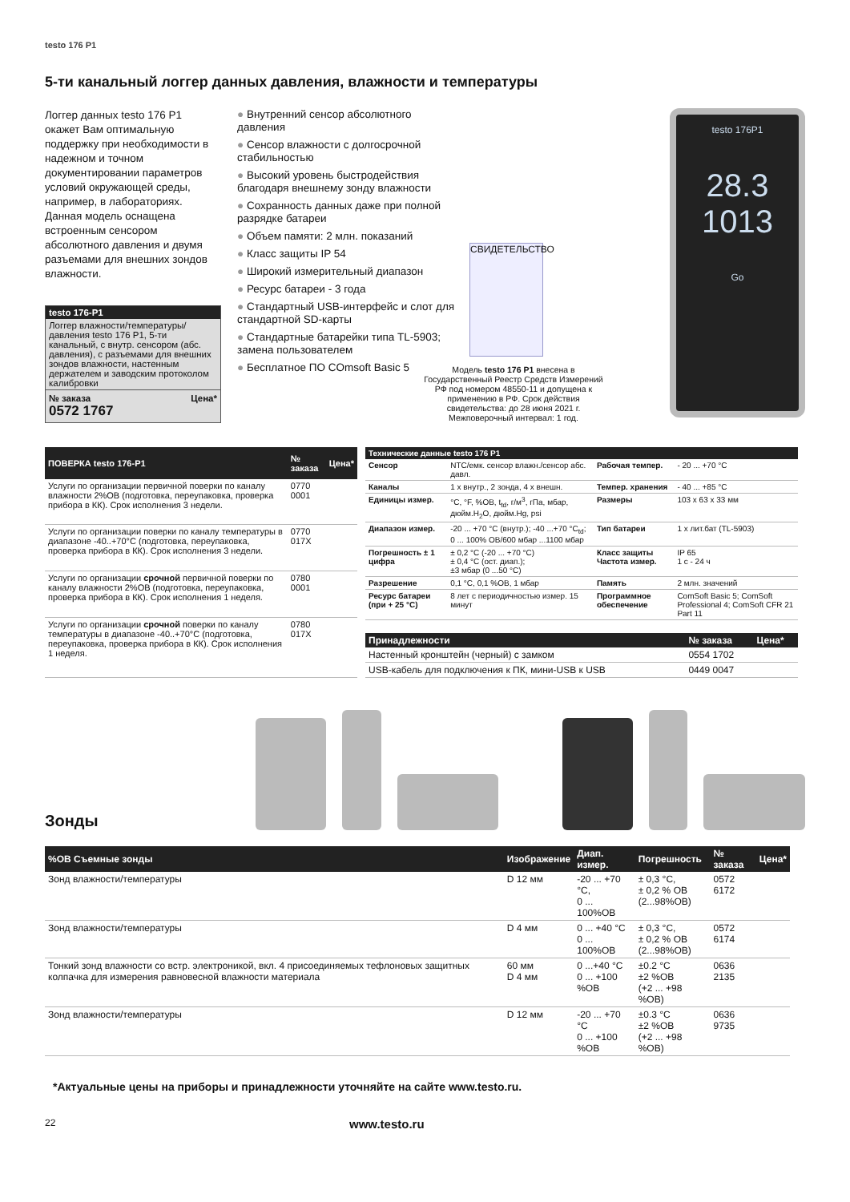testo 176 P1
5-ти канальный логгер данных давления, влажности и температуры
Логгер данных testo 176 P1 окажет Вам оптимальную поддержку при необходимости в надежном и точном документировании параметров условий окружающей среды, например, в лабораториях. Данная модель оснащена встроенным сенсором абсолютного давления и двумя разъемами для внешних зондов влажности.
testo 176-P1
Логгер влажности/температуры/ давления testo 176 P1, 5-ти канальный, с внутр. сенсором (абс. давления), с разъемами для внешних зондов влажности, настенным держателем и заводским протоколом калибровки
№ заказа Цена*
0572 1767
Внутренний сенсор абсолютного давления
Сенсор влажности с долгосрочной стабильностью
Высокий уровень быстродействия благодаря внешнему зонду влажности
Сохранность данных даже при полной разрядке батареи
Объем памяти: 2 млн. показаний
Класс защиты IP 54
Широкий измерительный диапазон
Ресурс батареи - 3 года
Стандартный USB-интерфейс и слот для стандартной SD-карты
Стандартные батарейки типа TL-5903; замена пользователем
Бесплатное ПО COmsoft Basic 5
СВИДЕТЕЛЬСТВО
Модель testo 176 P1 внесена в Государственный Реестр Средств Измерений РФ под номером 48550-11 и допущена к применению в РФ. Срок действия свидетельства: до 28 июня 2021 г. Межповерочный интервал: 1 год.
testo 176P1
28.3
1013
Go
| ПОВЕРКА testo 176-P1 | № заказа | Цена* |
| --- | --- | --- |
| Услуги по организации первичной поверки по каналу влажности 2%ОВ (подготовка, переупаковка, проверка прибора в КК). Срок исполнения 3 недели. | 0770 0001 | |
| Услуги по организации поверки по каналу температуры в диапазоне -40..+70°С (подготовка, переупаковка, проверка прибора в КК). Срок исполнения 3 недели. | 0770 017X | |
| Услуги по организации срочной первичной поверки по каналу влажности 2%ОВ (подготовка, переупаковка, проверка прибора в КК). Срок исполнения 1 неделя. | 0780 0001 | |
| Услуги по организации срочной поверки по каналу температуры в диапазоне -40..+70°С (подготовка, переупаковка, проверка прибора в КК). Срок исполнения 1 неделя. | 0780 017X | |
| Технические данные testo 176 P1 | | | |
| --- | --- | --- | --- |
| Сенсор | NTC/емк. сенсор влажн./сенсор абс. давл. | Рабочая темпер. | - 20 ... +70 °C |
| Каналы | 1 x внутр., 2 зонда, 4 x внешн. | Темпер. хранения | - 40 ... +85 °C |
| Единицы измер. | °C, °F, %ОВ, t<sub>td</sub>, г/м<sup>3</sup>, гПа, мбар, дюйм.H<sub>2</sub>O, дюйм.Hg, psi | Размеры | 103 x 63 x 33 мм |
| Диапазон измер. | -20 ... +70 °C (внутр.); -40 ...+70 °C<sub>td</sub>; 0 ... 100% ОВ/600 мбар ...1100 мбар | Тип батареи | 1 x лит.бат (TL-5903) |
| Погрешность ± 1 цифра | ± 0,2 °C (-20 ... +70 °C) ± 0,4 °C (ост. диап.); ±3 мбар (0 ...50 °C) | Класс защиты Частота измер. | IP 65 1 с - 24 ч |
| Разрешение | 0,1 °C, 0,1 %ОВ, 1 мбар | Память | 2 млн. значений |
| Ресурс батареи (при + 25 °C) | 8 лет с периодичностью измер. 15 минут | Программное обеспечение | ComSoft Basic 5; ComSoft Professional 4; ComSoft CFR 21 Part 11 |
| Принадлежности | № заказа | Цена* |
| --- | --- | --- |
| Настенный кронштейн (черный) с замком | 0554 1702 | |
| USB-кабель для подключения к ПК, мини-USB к USB | 0449 0047 | |
Зонды
| %ОВ Съемные зонды | Изображение | Диап. измер. | Погрешность | № заказа | Цена* |
| --- | --- | --- | --- | --- | --- |
| Зонд влажности/температуры | D 12 мм | -20 ... +70 °C, 0 ... 100%ОВ | ± 0,3 °C, ± 0,2 % ОВ (2...98%ОВ) | 0572 6172 | |
| Зонд влажности/температуры | D 4 мм | 0 ... +40 °C 0 ... 100%ОВ | ± 0,3 °C, ± 0,2 % ОВ (2...98%ОВ) | 0572 6174 | |
| Тонкий зонд влажности со встр. электроникой, вкл. 4 присоединяемых тефлоновых защитных колпачка для измерения равновесной влажности материала | 60 мм D 4 мм | 0 ...+40 °C 0 ... +100 %ОВ | ±0.2 °C ±2 %ОВ (+2 ... +98 %ОВ) | 0636 2135 | |
| Зонд влажности/температуры | D 12 мм | -20 ... +70 °C 0 ... +100 %ОВ | ±0.3 °C ±2 %ОВ (+2 ... +98 %ОВ) | 0636 9735 | |
*Актуальные цены на приборы и принадлежности уточняйте на сайте www.testo.ru.
22 www.testo.ru